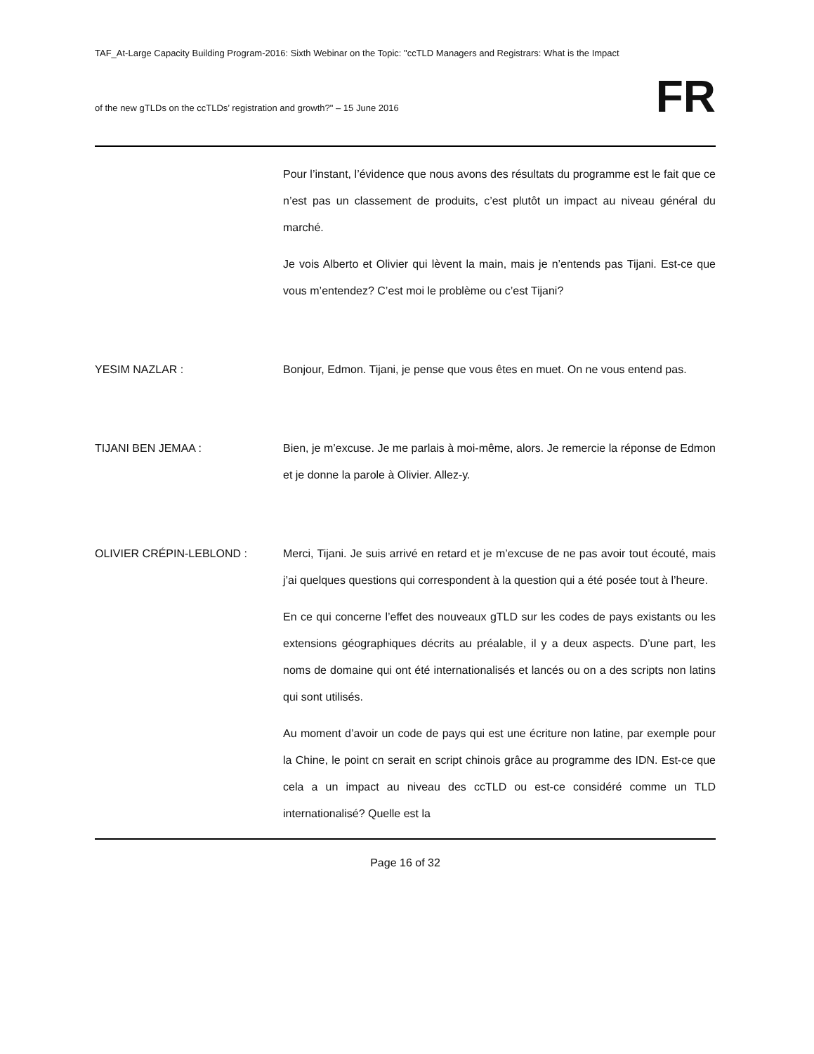TAF_At-Large Capacity Building Program-2016: Sixth Webinar on the Topic: "ccTLD Managers and Registrars: What is the Impact
of the new gTLDs on the ccTLDs’ registration and growth?" – 15 June 2016
FR
Pour l’instant, l’évidence que nous avons des résultats du programme est le fait que ce n’est pas un classement de produits, c’est plutôt un impact au niveau général du marché.
Je vois Alberto et Olivier qui lèvent la main, mais je n’entends pas Tijani. Est-ce que vous m’entendez? C’est moi le problème ou c’est Tijani?
YESIM NAZLAR : Bonjour, Edmon. Tijani, je pense que vous êtes en muet. On ne vous entend pas.
TIJANI BEN JEMAA : Bien, je m’excuse. Je me parlais à moi-même, alors. Je remercie la réponse de Edmon et je donne la parole à Olivier. Allez-y.
OLIVIER CRÉPIN-LEBLOND : Merci, Tijani. Je suis arrivé en retard et je m’excuse de ne pas avoir tout écouté, mais j’ai quelques questions qui correspondent à la question qui a été posée tout à l’heure.
En ce qui concerne l’effet des nouveaux gTLD sur les codes de pays existants ou les extensions géographiques décrits au préalable, il y a deux aspects. D’une part, les noms de domaine qui ont été internationalisés et lancés ou on a des scripts non latins qui sont utilisés.
Au moment d’avoir un code de pays qui est une écriture non latine, par exemple pour la Chine, le point cn serait en script chinois grâce au programme des IDN. Est-ce que cela a un impact au niveau des ccTLD ou est-ce considéré comme un TLD internationalisé? Quelle est la
Page 16 of 32